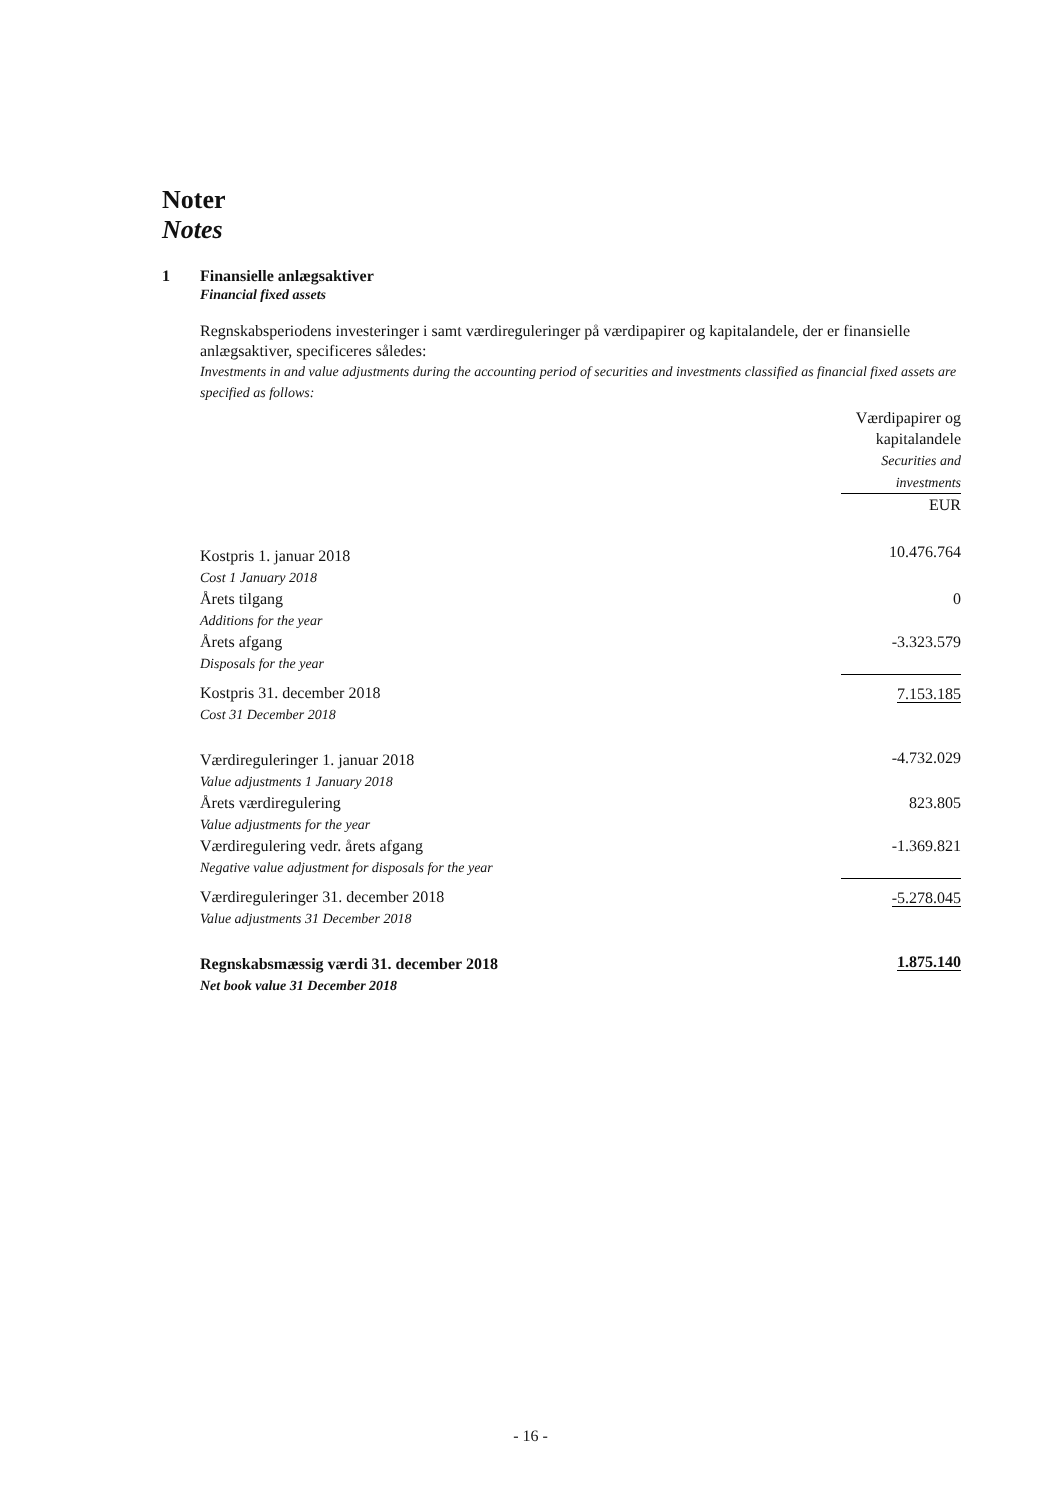Noter
Notes
1 Finansielle anlægsaktiver
Financial fixed assets
Regnskabsperiodens investeringer i samt værdireguleringer på værdipapirer og kapitalandele, der er finansielle anlægsaktiver, specificeres således:
Investments in and value adjustments during the accounting period of securities and investments classified as financial fixed assets are specified as follows:
| | Værdipapirer og kapitalandele Securities and investments |
| | EUR |
| Kostpris 1. januar 2018 Cost 1 January 2018 | 10.476.764 |
| Årets tilgang Additions for the year | 0 |
| Årets afgang Disposals for the year | -3.323.579 |
| Kostpris 31. december 2018 Cost 31 December 2018 | 7.153.185 |
| Værdireguleringer 1. januar 2018 Value adjustments 1 January 2018 | -4.732.029 |
| Årets værdiregulering Value adjustments for the year | 823.805 |
| Værdiregulering vedr. årets afgang Negative value adjustment for disposals for the year | -1.369.821 |
| Værdireguleringer 31. december 2018 Value adjustments 31 December 2018 | -5.278.045 |
| Regnskabsmæssig værdi 31. december 2018 Net book value 31 December 2018 | 1.875.140 |
- 16 -